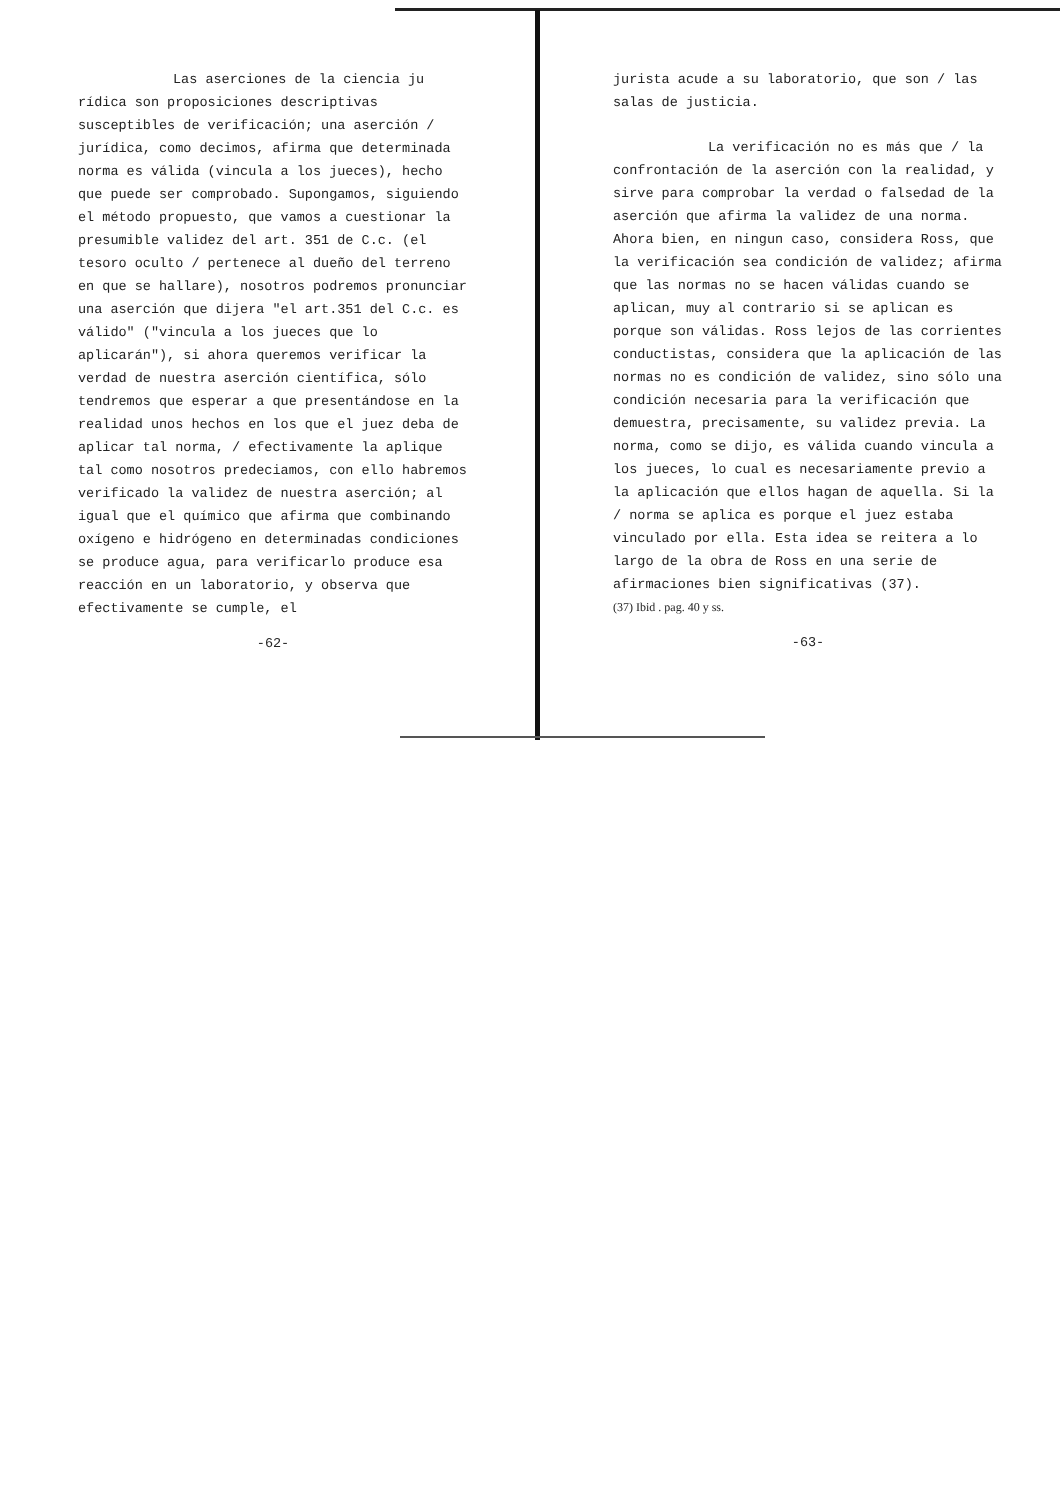Las aserciones de la ciencia ju rídica son proposiciones descriptivas susceptibles de verificación; una aserción / jurídica, como decimos, afirma que determinada norma es válida (vincula a los jueces), hecho que puede ser comprobado. Supongamos, siguiendo el método propuesto, que vamos a cuestionar la presumible validez del art. 351 de C.c. (el tesoro oculto / pertenece al dueño del terreno en que se hallare), nosotros podremos pronunciar una aserción que dijera "el art.351 del C.c. es válido" ("vincula a los jueces que lo aplicarán"), si ahora queremos verificar la verdad de nuestra aserción científica, sólo tendremos que esperar a que presentándose en la realidad unos hechos en los que el juez deba de aplicar tal norma, / efectivamente la aplique tal como nosotros predeciamos, con ello habremos verificado la validez de nuestra aserción; al igual que el químico que afirma que combinando oxígeno e hidrógeno en determinadas condiciones se produce agua, para verificarlo produce esa reacción en un laboratorio, y observa que efectivamente se cumple, el
-62-
jurista acude a su laboratorio, que son / las salas de justicia.
La verificación no es más que / la confrontación de la aserción con la realidad, y sirve para comprobar la verdad o falsedad de la aserción que afirma la validez de una norma. Ahora bien, en ningun caso, considera Ross, que la verificación sea condición de validez; afirma que las normas no se hacen válidas cuando se aplican, muy al contrario si se aplican es porque son válidas. Ross lejos de las corrientes conductistas, considera que la aplicación de las normas no es condición de validez, sino sólo una condición necesaria para la verificación que demuestra, precisamente, su validez previa. La norma, como se dijo, es válida cuando vincula a los jueces, lo cual es necesariamente previo a la aplicación que ellos hagan de aquella. Si la / norma se aplica es porque el juez estaba vinculado por ella. Esta idea se reitera a lo largo de la obra de Ross en una serie de afirmaciones bien significativas (37).
(37) Ibid . pag. 40 y ss.
-63-